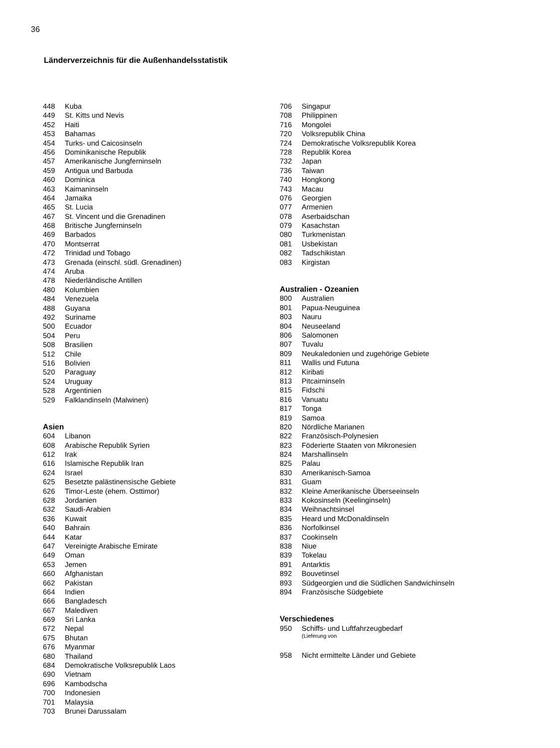36
Länderverzeichnis für die Außenhandelsstatistik
448 Kuba
449 St. Kitts und Nevis
452 Haiti
453 Bahamas
454 Turks- und Caicosinseln
456 Dominikanische Republik
457 Amerikanische Jungferninseln
459 Antigua und Barbuda
460 Dominica
463 Kaimaninseln
464 Jamaika
465 St. Lucia
467 St. Vincent und die Grenadinen
468 Britische Jungferninseln
469 Barbados
470 Montserrat
472 Trinidad und Tobago
473 Grenada (einschl. südl. Grenadinen)
474 Aruba
478 Niederländische Antillen
480 Kolumbien
484 Venezuela
488 Guyana
492 Suriname
500 Ecuador
504 Peru
508 Brasilien
512 Chile
516 Bolivien
520 Paraguay
524 Uruguay
528 Argentinien
529 Falklandinseln (Malwinen)
Asien
604 Libanon
608 Arabische Republik Syrien
612 Irak
616 Islamische Republik Iran
624 Israel
625 Besetzte palästinensische Gebiete
626 Timor-Leste (ehem. Osttimor)
628 Jordanien
632 Saudi-Arabien
636 Kuwait
640 Bahrain
644 Katar
647 Vereinigte Arabische Emirate
649 Oman
653 Jemen
660 Afghanistan
662 Pakistan
664 Indien
666 Bangladesch
667 Malediven
669 Sri Lanka
672 Nepal
675 Bhutan
676 Myanmar
680 Thailand
684 Demokratische Volksrepublik Laos
690 Vietnam
696 Kambodscha
700 Indonesien
701 Malaysia
703 Brunei Darussalam
706 Singapur
708 Philippinen
716 Mongolei
720 Volksrepublik China
724 Demokratische Volksrepublik Korea
728 Republik Korea
732 Japan
736 Taiwan
740 Hongkong
743 Macau
076 Georgien
077 Armenien
078 Aserbaidschan
079 Kasachstan
080 Turkmenistan
081 Usbekistan
082 Tadschikistan
083 Kirgistan
Australien - Ozeanien
800 Australien
801 Papua-Neuguinea
803 Nauru
804 Neuseeland
806 Salomonen
807 Tuvalu
809 Neukaledonien und zugehörige Gebiete
811 Wallis und Futuna
812 Kiribati
813 Pitcairninseln
815 Fidschi
816 Vanuatu
817 Tonga
819 Samoa
820 Nördliche Marianen
822 Französisch-Polynesien
823 Föderierte Staaten von Mikronesien
824 Marshallinseln
825 Palau
830 Amerikanisch-Samoa
831 Guam
832 Kleine Amerikanische Überseeinseln
833 Kokosinseln (Keelinginseln)
834 Weihnachtsinsel
835 Heard und McDonaldinseln
836 Norfolkinsel
837 Cookinseln
838 Niue
839 Tokelau
891 Antarktis
892 Bouvetinsel
893 Südgeorgien und die Südlichen Sandwichinseln
894 Französische Südgebiete
Verschiedenes
950 Schiffs- und Luftfahrzeugbedarf
(Lieferung von
958 Nicht ermittelte Länder und Gebiete